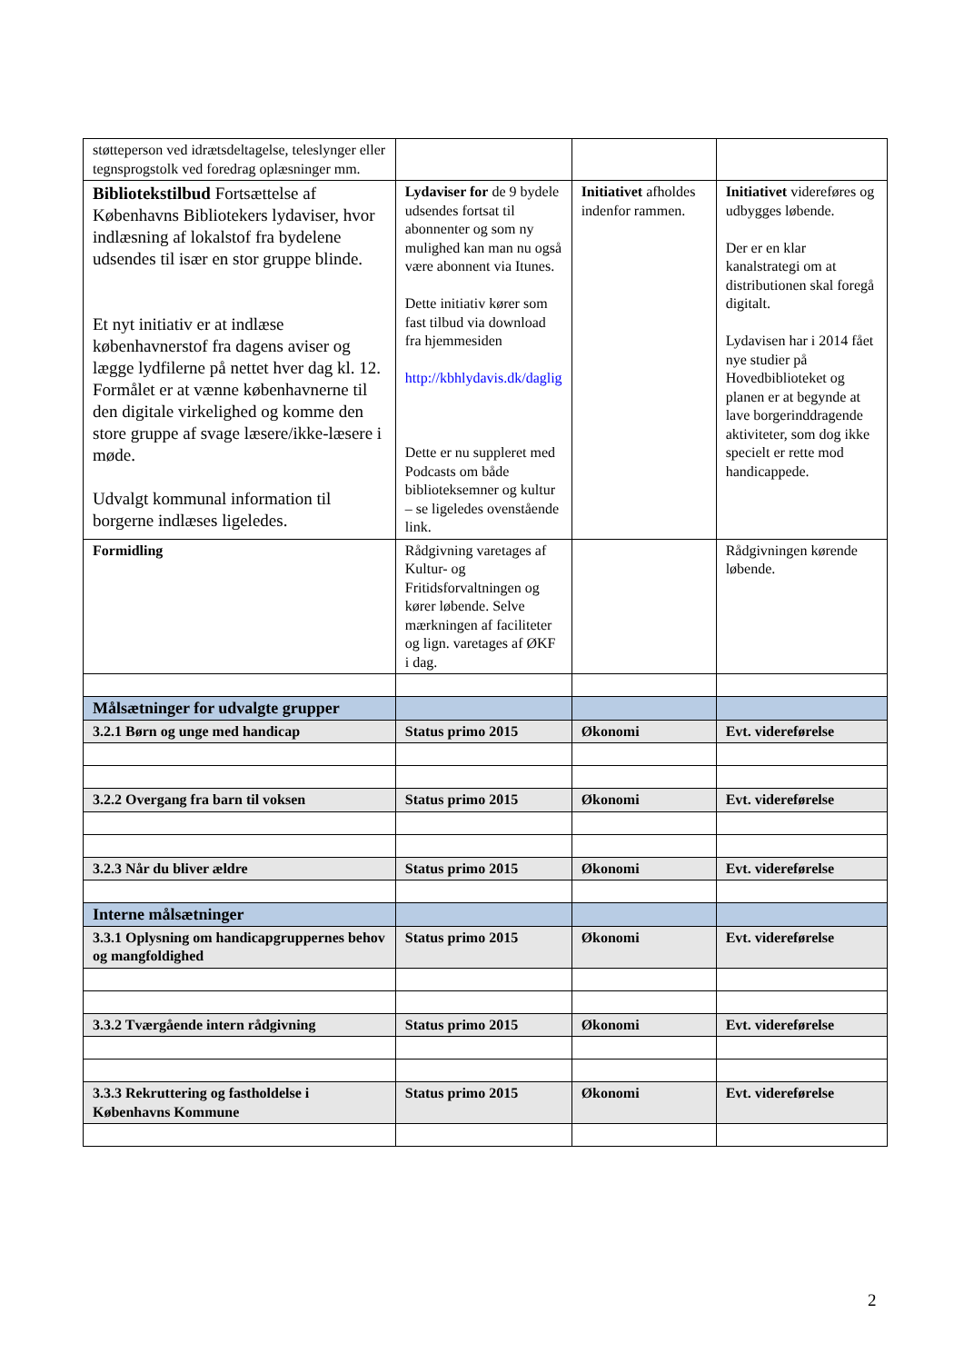| støtteperson ved idrætsdeltagelse, teleslynger eller tegnsprogstolk ved foredrag oplæsninger mm. | | | |
| Bibliotekstilbud Fortsættelse af Københavns Bibliotekers lydaviser, hvor indlæsning af lokalstof fra bydelene udsendes til især en stor gruppe blinde. Et nyt initiativ er at indlæse københavnerstof fra dagens aviser og lægge lydfilerne på nettet hver dag kl. 12. Formålet er at vænne københavnerne til den digitale virkelighed og komme den store gruppe af svage læsere/ikke-læsere i møde. Udvalgt kommunal information til borgerne indlæses ligeledes. | Lydaviser for de 9 bydele udsendes fortsat til abonnenter og som ny mulighed kan man nu også være abonnent via Itunes. Dette initiativ kører som fast tilbud via download fra hjemmesiden http://kbhlydavis.dk/daglig Dette er nu suppleret med Podcasts om både biblioteksemner og kultur – se ligeledes ovenstående link. | Initiativet afholdes indenfor rammen. | Initiativet videreføres og udbygges løbende. Der er en klar kanalstrategi om at distributionen skal foregå digitalt. Lydavisen har i 2014 fået nye studier på Hovedbiblioteket og planen er at begynde at lave borgerinddragende aktiviteter, som dog ikke specielt er rette mod handicappede. |
| Formidling | Rådgivning varetages af Kultur- og Fritidsforvaltningen og kører løbende. Selve mærkningen af faciliteter og lign. varetages af ØKF i dag. | | Rådgivningen kørende løbende. |
| Målsætninger for udvalgte grupper | | | |
| 3.2.1 Børn og unge med handicap | Status primo 2015 | Økonomi | Evt. videreførelse |
| 3.2.2 Overgang fra barn til voksen | Status primo 2015 | Økonomi | Evt. videreførelse |
| 3.2.3 Når du bliver ældre | Status primo 2015 | Økonomi | Evt. videreførelse |
| Interne målsætninger | | | |
| 3.3.1 Oplysning om handicapgruppernes behov og mangfoldighed | Status primo 2015 | Økonomi | Evt. videreførelse |
| 3.3.2 Tværgående intern rådgivning | Status primo 2015 | Økonomi | Evt. videreførelse |
| 3.3.3 Rekruttering og fastholdelse i Københavns Kommune | Status primo 2015 | Økonomi | Evt. videreførelse |
2